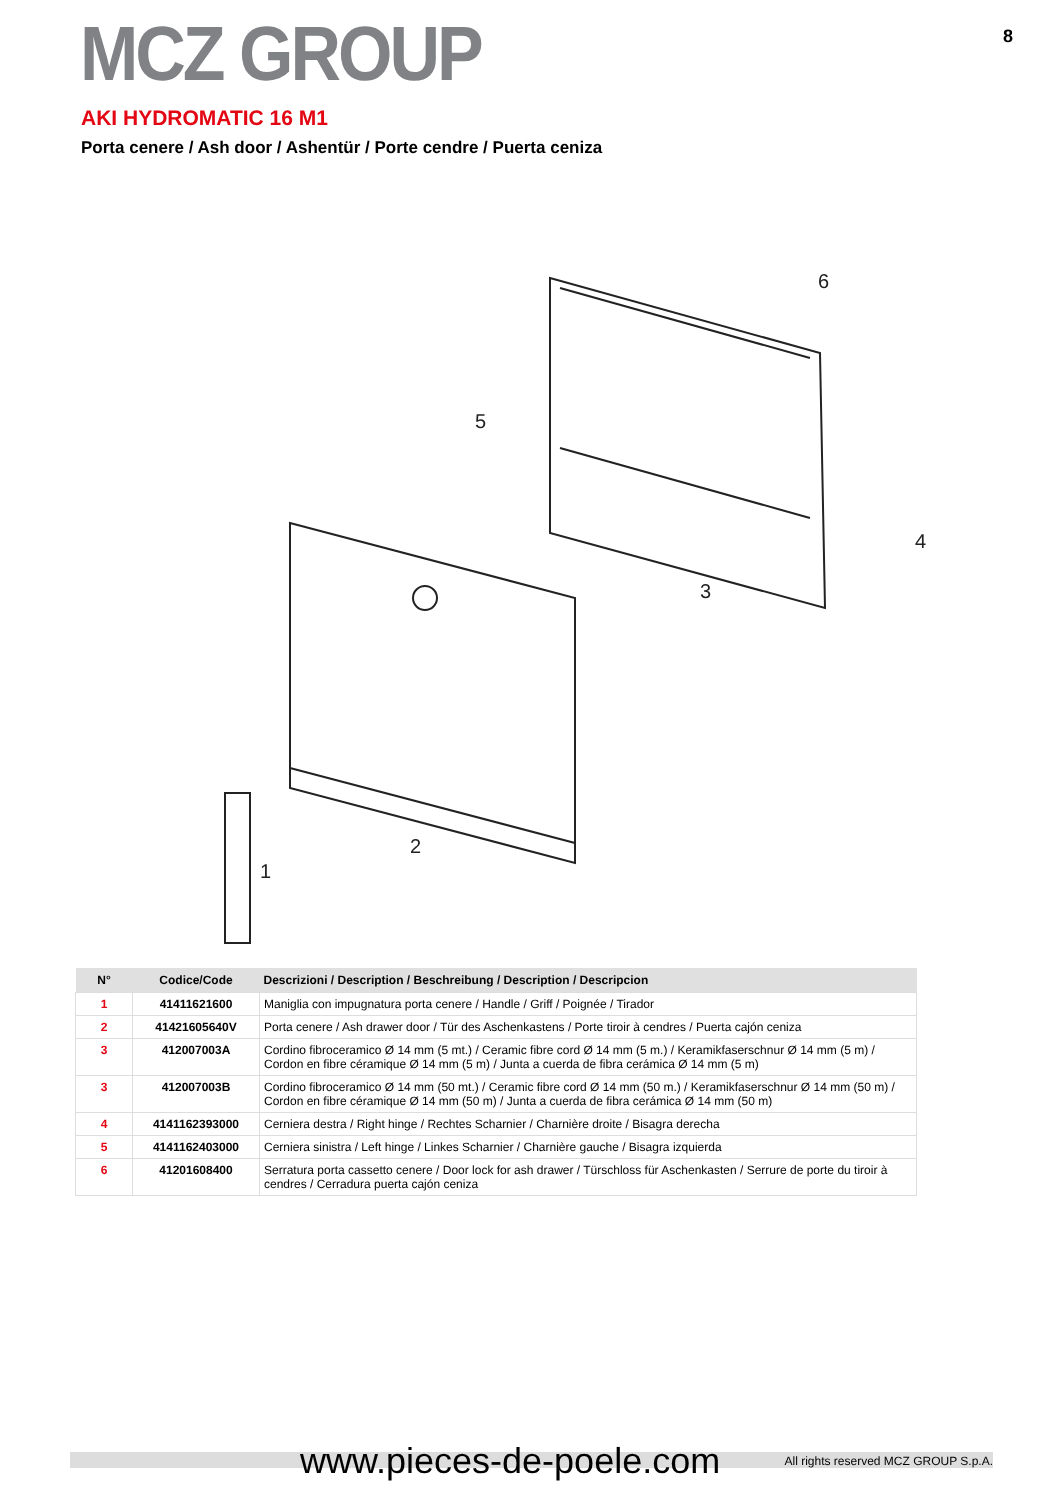MCZ GROUP
8
AKI HYDROMATIC 16 M1
Porta cenere / Ash door / Ashentür / Porte cendre / Puerta ceniza
6
5
4
3
2
1
| N° | Codice/Code | Descrizioni / Description / Beschreibung / Description / Descripcion |
| --- | --- | --- |
| 1 | 41411621600 | Maniglia con impugnatura porta cenere / Handle / Griff / Poignée / Tirador |
| 2 | 41421605640V | Porta cenere / Ash drawer door / Tür des Aschenkastens / Porte tiroir à cendres / Puerta cajón ceniza |
| 3 | 412007003A | Cordino fibroceramico Ø 14 mm (5 mt.) / Ceramic fibre cord Ø 14 mm (5 m.) / Keramikfaserschnur Ø 14 mm (5 m) / Cordon en fibre céramique Ø 14 mm (5 m) / Junta a cuerda de fibra cerámica Ø 14 mm (5 m) |
| 3 | 412007003B | Cordino fibroceramico Ø 14 mm (50 mt.) / Ceramic fibre cord Ø 14 mm (50 m.) / Keramikfaserschnur Ø 14 mm (50 m) / Cordon en fibre céramique Ø 14 mm (50 m) / Junta a cuerda de fibra cerámica Ø 14 mm (50 m) |
| 4 | 4141162393000 | Cerniera destra / Right hinge / Rechtes Scharnier / Charnière droite / Bisagra derecha |
| 5 | 4141162403000 | Cerniera sinistra / Left hinge / Linkes Scharnier / Charnière gauche / Bisagra izquierda |
| 6 | 41201608400 | Serratura porta cassetto cenere / Door lock for ash drawer / Türschloss für Aschenkasten / Serrure de porte du tiroir à cendres / Cerradura puerta cajón ceniza |
www.pieces-de-poele.com All rights reserved MCZ GROUP S.p.A.